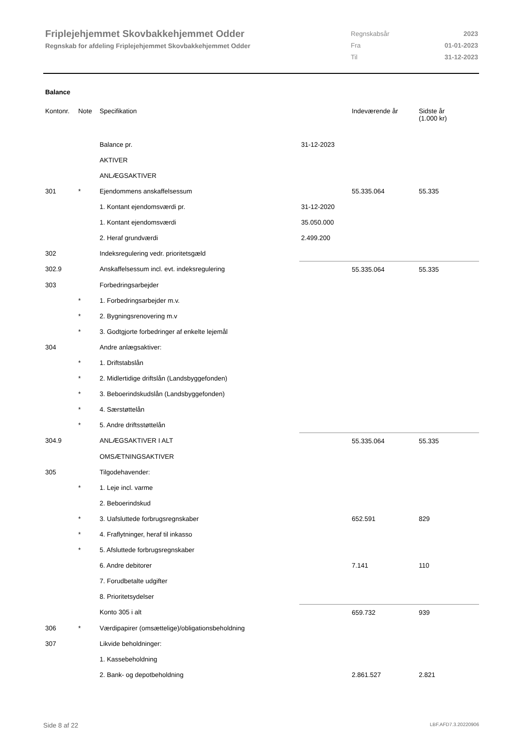Friplejehjemmet Skovbakkehjemmet Odder
Regnskab for afdeling Friplejehjemmet Skovbakkehjemmet Odder
| Regnskabsår | 2023 |
| Fra | 01-01-2023 |
| Til | 31-12-2023 |
Balance
| Kontonr. | Note | Specifikation | | Indeværende år | Sidste år (1.000 kr) |
| --- | --- | --- | --- | --- | --- |
| | | Balance pr. | 31-12-2023 | | |
| | | AKTIVER | | | |
| | | ANLÆGSAKTIVER | | | |
| 301 | * | Ejendommens anskaffelsessum | | 55.335.064 | 55.335 |
| | | 1. Kontant ejendomsværdi pr. | 31-12-2020 | | |
| | | 1. Kontant ejendomsværdi | 35.050.000 | | |
| | | 2. Heraf grundværdi | 2.499.200 | | |
| 302 | | Indeksregulering vedr. prioritetsgæld | | | |
| 302.9 | | Anskaffelsessum incl. evt. indeksregulering | | 55.335.064 | 55.335 |
| 303 | | Forbedringsarbejder | | | |
| | * | 1. Forbedringsarbejder m.v. | | | |
| | * | 2. Bygningsrenovering m.v | | | |
| | * | 3. Godtgjorte forbedringer af enkelte lejemål | | | |
| 304 | | Andre anlægsaktiver: | | | |
| | * | 1. Driftstabslån | | | |
| | * | 2. Midlertidige driftslån (Landsbyggefonden) | | | |
| | * | 3. Beboerindskudslån (Landsbyggefonden) | | | |
| | * | 4. Særstøttelån | | | |
| | * | 5. Andre driftsstøttelån | | | |
| 304.9 | | ANLÆGSAKTIVER I ALT | | 55.335.064 | 55.335 |
| | | OMSÆTNINGSAKTIVER | | | |
| 305 | | Tilgodehavender: | | | |
| | * | 1. Leje incl. varme | | | |
| | | 2. Beboerindskud | | | |
| | * | 3. Uafsluttede forbrugsregnskaber | | 652.591 | 829 |
| | * | 4. Fraflytninger, heraf til inkasso | | | |
| | * | 5. Afsluttede forbrugsregnskaber | | | |
| | | 6. Andre debitorer | | 7.141 | 110 |
| | | 7. Forudbetalte udgifter | | | |
| | | 8. Prioritetsydelser | | | |
| | | Konto 305 i alt | | 659.732 | 939 |
| 306 | * | Værdipapirer (omsættelige)/obligationsbeholdning | | | |
| 307 | | Likvide beholdninger: | | | |
| | | 1. Kassebeholdning | | | |
| | | 2. Bank- og depotbeholdning | | 2.861.527 | 2.821 |
Side 8 af 22 LBF.AFD7.3.20220906